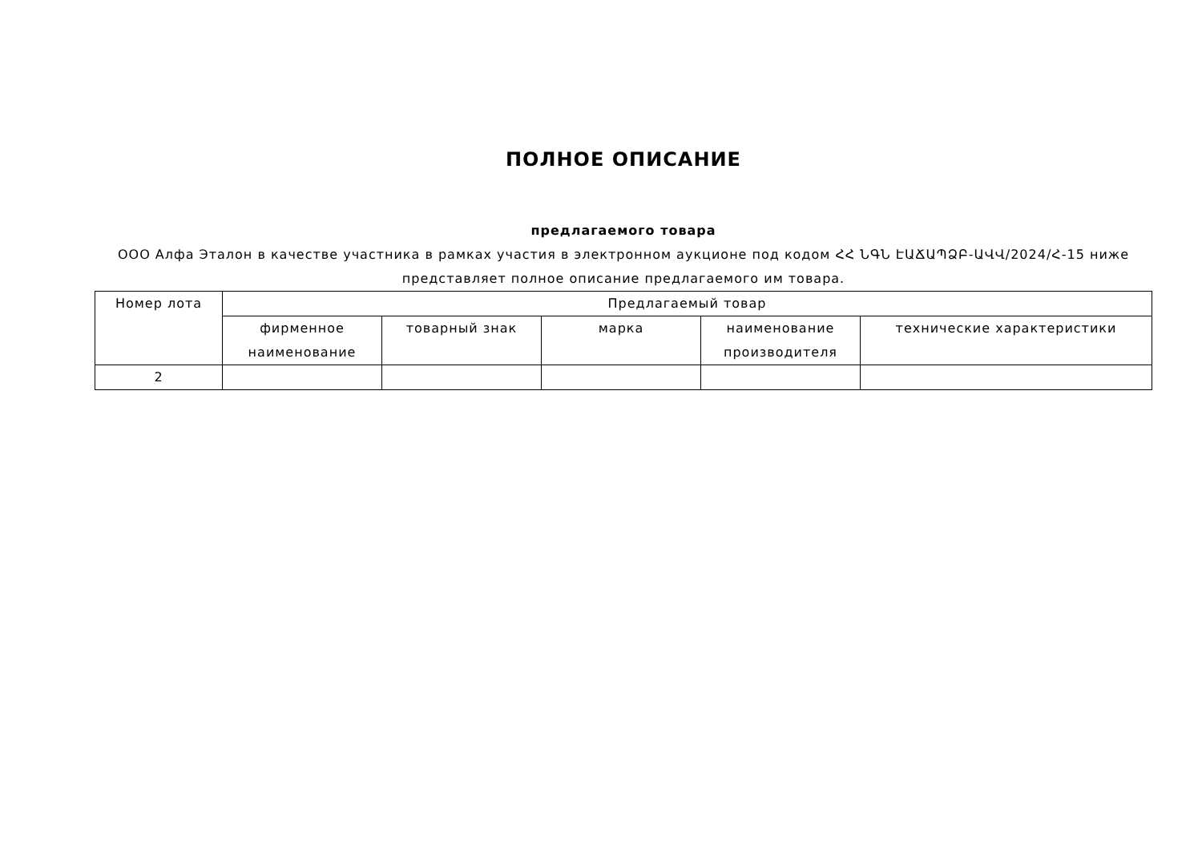ПОЛНОЕ ОПИСАНИЕ
предлагаемого товара
ООО Алфа Эталон в качестве участника в рамках участия в электронном аукционе под кодом ՀՀ ՆԳՆ ԷԱՃԱՊՁԲ-ԱՎՎ/2024/Հ-15 ниже представляет полное описание предлагаемого им товара.
| Номер лота | Предлагаемый товар | | | | |
| --- | --- | --- | --- | --- | --- |
| | фирменное наименование | товарный знак | марка | наименование производителя | технические характеристики |
| 2 | | | | | |